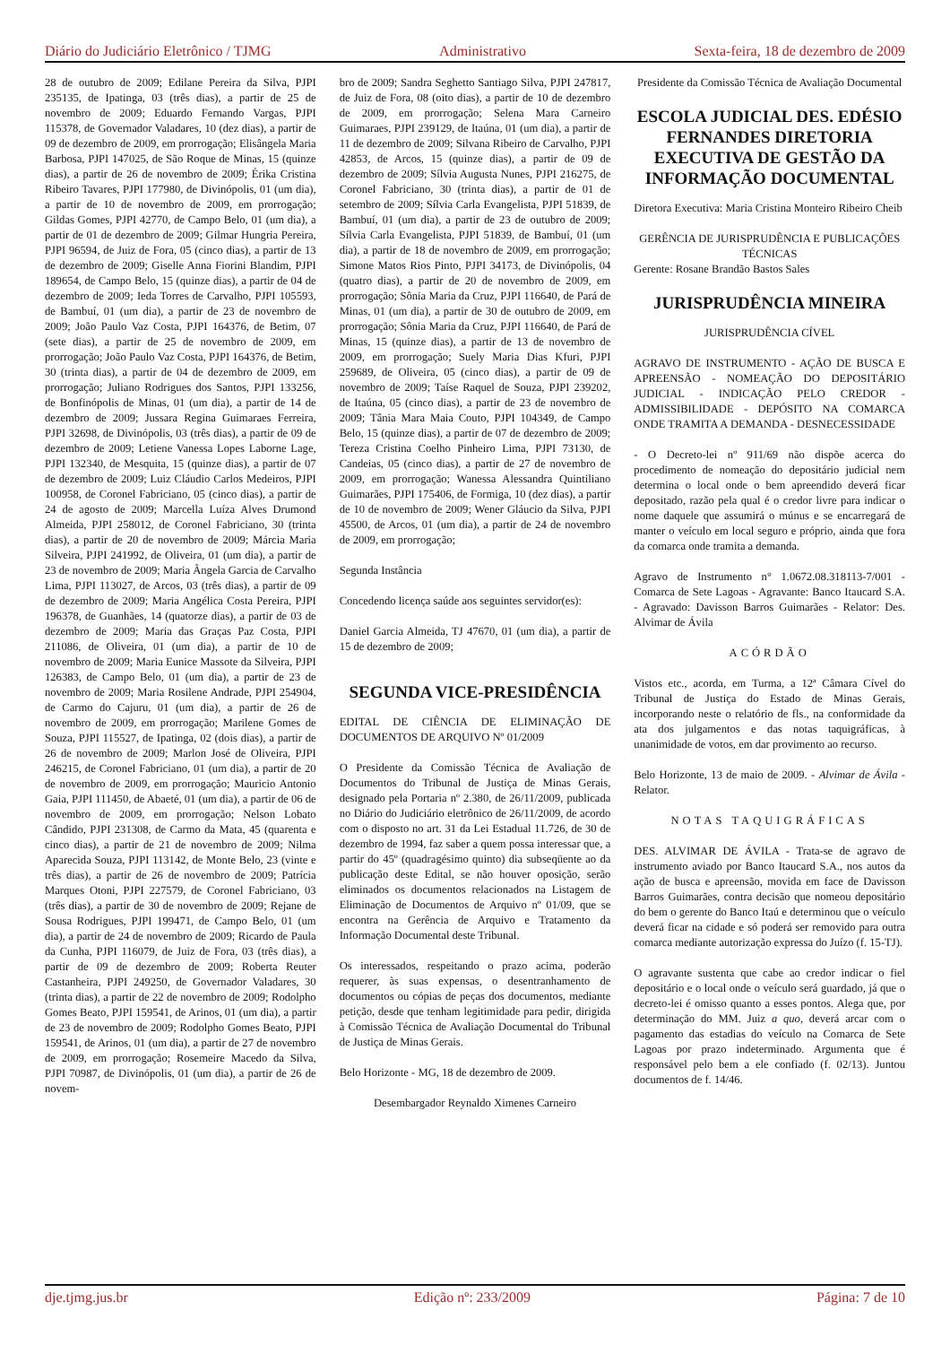Diário do Judiciário Eletrônico / TJMG Administrativo Sexta-feira, 18 de dezembro de 2009
28 de outubro de 2009; Edilane Pereira da Silva, PJPI 235135, de Ipatinga, 03 (três dias), a partir de 25 de novembro de 2009; Eduardo Fernando Vargas, PJPI 115378, de Governador Valadares, 10 (dez dias), a partir de 09 de dezembro de 2009, em prorrogação; Elisângela Maria Barbosa, PJPI 147025, de São Roque de Minas, 15 (quinze dias), a partir de 26 de novembro de 2009; Érika Cristina Ribeiro Tavares, PJPI 177980, de Divinópolis, 01 (um dia), a partir de 10 de novembro de 2009, em prorrogação; Gildas Gomes, PJPI 42770, de Campo Belo, 01 (um dia), a partir de 01 de dezembro de 2009; Gilmar Hungria Pereira, PJPI 96594, de Juiz de Fora, 05 (cinco dias), a partir de 13 de dezembro de 2009; Giselle Anna Fiorini Blandim, PJPI 189654, de Campo Belo, 15 (quinze dias), a partir de 04 de dezembro de 2009; Ieda Torres de Carvalho, PJPI 105593, de Bambuí, 01 (um dia), a partir de 23 de novembro de 2009; João Paulo Vaz Costa, PJPI 164376, de Betim, 07 (sete dias), a partir de 25 de novembro de 2009, em prorrogação; João Paulo Vaz Costa, PJPI 164376, de Betim, 30 (trinta dias), a partir de 04 de dezembro de 2009, em prorrogação; Juliano Rodrigues dos Santos, PJPI 133256, de Bonfinópolis de Minas, 01 (um dia), a partir de 14 de dezembro de 2009; Jussara Regina Guimaraes Ferreira, PJPI 32698, de Divinópolis, 03 (três dias), a partir de 09 de dezembro de 2009; Letiene Vanessa Lopes Laborne Lage, PJPI 132340, de Mesquita, 15 (quinze dias), a partir de 07 de dezembro de 2009; Luiz Cláudio Carlos Medeiros, PJPI 100958, de Coronel Fabriciano, 05 (cinco dias), a partir de 24 de agosto de 2009; Marcella Luíza Alves Drumond Almeida, PJPI 258012, de Coronel Fabriciano, 30 (trinta dias), a partir de 20 de novembro de 2009; Márcia Maria Silveira, PJPI 241992, de Oliveira, 01 (um dia), a partir de 23 de novembro de 2009; Maria Ângela Garcia de Carvalho Lima, PJPI 113027, de Arcos, 03 (três dias), a partir de 09 de dezembro de 2009; Maria Angélica Costa Pereira, PJPI 196378, de Guanhães, 14 (quatorze dias), a partir de 03 de dezembro de 2009; Maria das Graças Paz Costa, PJPI 211086, de Oliveira, 01 (um dia), a partir de 10 de novembro de 2009; Maria Eunice Massote da Silveira, PJPI 126383, de Campo Belo, 01 (um dia), a partir de 23 de novembro de 2009; Maria Rosilene Andrade, PJPI 254904, de Carmo do Cajuru, 01 (um dia), a partir de 26 de novembro de 2009, em prorrogação; Marilene Gomes de Souza, PJPI 115527, de Ipatinga, 02 (dois dias), a partir de 26 de novembro de 2009; Marlon José de Oliveira, PJPI 246215, de Coronel Fabriciano, 01 (um dia), a partir de 20 de novembro de 2009, em prorrogação; Mauricio Antonio Gaia, PJPI 111450, de Abaeté, 01 (um dia), a partir de 06 de novembro de 2009, em prorrogação; Nelson Lobato Cândido, PJPI 231308, de Carmo da Mata, 45 (quarenta e cinco dias), a partir de 21 de novembro de 2009; Nilma Aparecida Souza, PJPI 113142, de Monte Belo, 23 (vinte e três dias), a partir de 26 de novembro de 2009; Patrícia Marques Otoni, PJPI 227579, de Coronel Fabriciano, 03 (três dias), a partir de 30 de novembro de 2009; Rejane de Sousa Rodrigues, PJPI 199471, de Campo Belo, 01 (um dia), a partir de 24 de novembro de 2009; Ricardo de Paula da Cunha, PJPI 116079, de Juiz de Fora, 03 (três dias), a partir de 09 de dezembro de 2009; Roberta Reuter Castanheira, PJPI 249250, de Governador Valadares, 30 (trinta dias), a partir de 22 de novembro de 2009; Rodolpho Gomes Beato, PJPI 159541, de Arinos, 01 (um dia), a partir de 23 de novembro de 2009; Rodolpho Gomes Beato, PJPI 159541, de Arinos, 01 (um dia), a partir de 27 de novembro de 2009, em prorrogação; Rosemeire Macedo da Silva, PJPI 70987, de Divinópolis, 01 (um dia), a partir de 26 de novem-
bro de 2009; Sandra Seghetto Santiago Silva, PJPI 247817, de Juiz de Fora, 08 (oito dias), a partir de 10 de dezembro de 2009, em prorrogação; Selena Mara Carneiro Guimaraes, PJPI 239129, de Itaúna, 01 (um dia), a partir de 11 de dezembro de 2009; Silvana Ribeiro de Carvalho, PJPI 42853, de Arcos, 15 (quinze dias), a partir de 09 de dezembro de 2009; Sílvia Augusta Nunes, PJPI 216275, de Coronel Fabriciano, 30 (trinta dias), a partir de 01 de setembro de 2009; Sílvia Carla Evangelista, PJPI 51839, de Bambuí, 01 (um dia), a partir de 23 de outubro de 2009; Sílvia Carla Evangelista, PJPI 51839, de Bambuí, 01 (um dia), a partir de 18 de novembro de 2009, em prorrogação; Simone Matos Rios Pinto, PJPI 34173, de Divinópolis, 04 (quatro dias), a partir de 20 de novembro de 2009, em prorrogação; Sônia Maria da Cruz, PJPI 116640, de Pará de Minas, 01 (um dia), a partir de 30 de outubro de 2009, em prorrogação; Sônia Maria da Cruz, PJPI 116640, de Pará de Minas, 15 (quinze dias), a partir de 13 de novembro de 2009, em prorrogação; Suely Maria Dias Kfuri, PJPI 259689, de Oliveira, 05 (cinco dias), a partir de 09 de novembro de 2009; Taíse Raquel de Souza, PJPI 239202, de Itaúna, 05 (cinco dias), a partir de 23 de novembro de 2009; Tânia Mara Maia Couto, PJPI 104349, de Campo Belo, 15 (quinze dias), a partir de 07 de dezembro de 2009; Tereza Cristina Coelho Pinheiro Lima, PJPI 73130, de Candeias, 05 (cinco dias), a partir de 27 de novembro de 2009, em prorrogação; Wanessa Alessandra Quintiliano Guimarães, PJPI 175406, de Formiga, 10 (dez dias), a partir de 10 de novembro de 2009; Wener Gláucio da Silva, PJPI 45500, de Arcos, 01 (um dia), a partir de 24 de novembro de 2009, em prorrogação;
Segunda Instância
Concedendo licença saúde aos seguintes servidor(es):
Daniel Garcia Almeida, TJ 47670, 01 (um dia), a partir de 15 de dezembro de 2009;
SEGUNDA VICE-PRESIDÊNCIA
EDITAL DE CIÊNCIA DE ELIMINAÇÃO DE DOCUMENTOS DE ARQUIVO Nº 01/2009
O Presidente da Comissão Técnica de Avaliação de Documentos do Tribunal de Justiça de Minas Gerais, designado pela Portaria nº 2.380, de 26/11/2009, publicada no Diário do Judiciário eletrônico de 26/11/2009, de acordo com o disposto no art. 31 da Lei Estadual 11.726, de 30 de dezembro de 1994, faz saber a quem possa interessar que, a partir do 45º (quadragésimo quinto) dia subseqüente ao da publicação deste Edital, se não houver oposição, serão eliminados os documentos relacionados na Listagem de Eliminação de Documentos de Arquivo nº 01/09, que se encontra na Gerência de Arquivo e Tratamento da Informação Documental deste Tribunal.
Os interessados, respeitando o prazo acima, poderão requerer, às suas expensas, o desentranhamento de documentos ou cópias de peças dos documentos, mediante petição, desde que tenham legitimidade para pedir, dirigida à Comissão Técnica de Avaliação Documental do Tribunal de Justiça de Minas Gerais.
Belo Horizonte - MG, 18 de dezembro de 2009.
Desembargador Reynaldo Ximenes Carneiro
Presidente da Comissão Técnica de Avaliação Documental
ESCOLA JUDICIAL DES. EDÉSIO FERNANDES DIRETORIA EXECUTIVA DE GESTÃO DA INFORMAÇÃO DOCUMENTAL
Diretora Executiva: Maria Cristina Monteiro Ribeiro Cheib
GERÊNCIA DE JURISPRUDÊNCIA E PUBLICAÇÕES TÉCNICAS
Gerente: Rosane Brandão Bastos Sales
JURISPRUDÊNCIA MINEIRA
JURISPRUDÊNCIA CÍVEL
AGRAVO DE INSTRUMENTO - AÇÃO DE BUSCA E APREENSÃO - NOMEAÇÃO DO DEPOSITÁRIO JUDICIAL - INDICAÇÃO PELO CREDOR - ADMISSIBILIDADE - DEPÓSITO NA COMARCA ONDE TRAMITA A DEMANDA - DESNECESSIDADE
- O Decreto-lei nº 911/69 não dispõe acerca do procedimento de nomeação do depositário judicial nem determina o local onde o bem apreendido deverá ficar depositado, razão pela qual é o credor livre para indicar o nome daquele que assumirá o múnus e se encarregará de manter o veículo em local seguro e próprio, ainda que fora da comarca onde tramita a demanda.
Agravo de Instrumento n° 1.0672.08.318113-7/001 - Comarca de Sete Lagoas - Agravante: Banco Itaucard S.A. - Agravado: Davisson Barros Guimarães - Relator: Des. Alvimar de Ávila
ACÓRDÃO
Vistos etc., acorda, em Turma, a 12ª Câmara Cível do Tribunal de Justiça do Estado de Minas Gerais, incorporando neste o relatório de fls., na conformidade da ata dos julgamentos e das notas taquigráficas, à unanimidade de votos, em dar provimento ao recurso.
Belo Horizonte, 13 de maio de 2009. - Alvimar de Ávila - Relator.
NOTAS TAQUIGRÁFICAS
DES. ALVIMAR DE ÁVILA - Trata-se de agravo de instrumento aviado por Banco Itaucard S.A., nos autos da ação de busca e apreensão, movida em face de Davisson Barros Guimarães, contra decisão que nomeou depositário do bem o gerente do Banco Itaú e determinou que o veículo deverá ficar na cidade e só poderá ser removido para outra comarca mediante autorização expressa do Juízo (f. 15-TJ).
O agravante sustenta que cabe ao credor indicar o fiel depositário e o local onde o veículo será guardado, já que o decreto-lei é omisso quanto a esses pontos. Alega que, por determinação do MM. Juiz a quo, deverá arcar com o pagamento das estadias do veículo na Comarca de Sete Lagoas por prazo indeterminado. Argumenta que é responsável pelo bem a ele confiado (f. 02/13). Juntou documentos de f. 14/46.
dje.tjmg.jus.br Edição nº: 233/2009 Página: 7 de 10